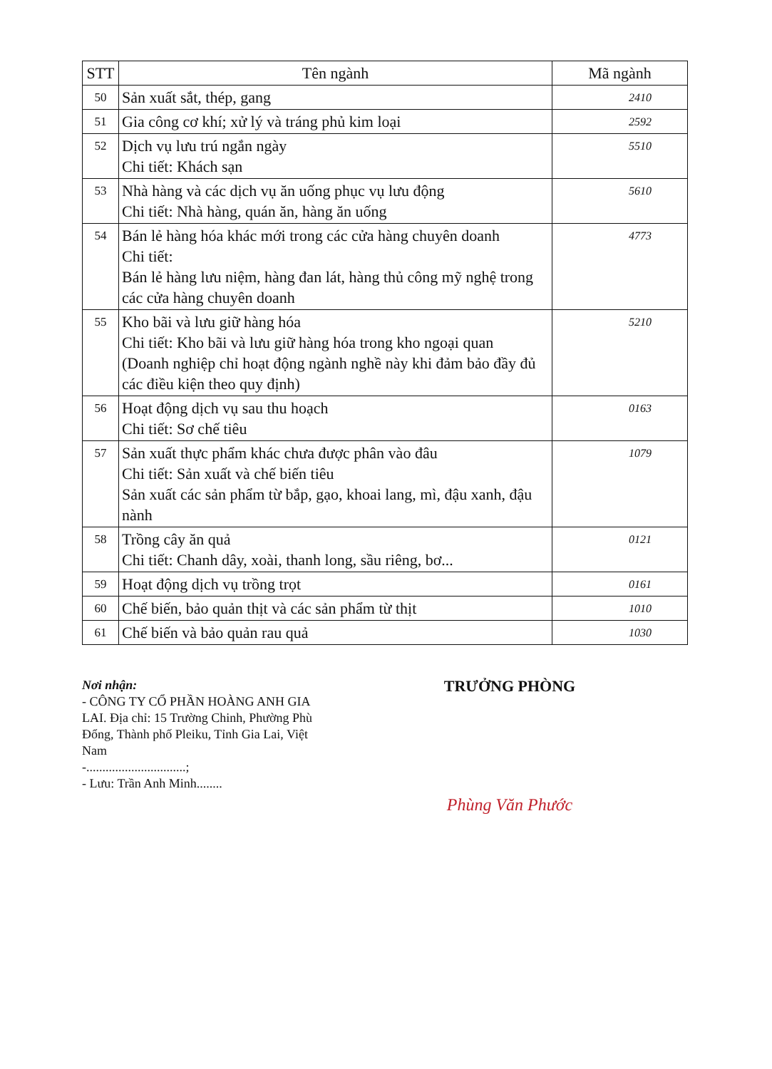| STT | Tên ngành | Mã ngành |
| --- | --- | --- |
| 50 | Sản xuất sắt, thép, gang | 2410 |
| 51 | Gia công cơ khí; xử lý và tráng phủ kim loại | 2592 |
| 52 | Dịch vụ lưu trú ngắn ngày Chi tiết: Khách sạn | 5510 |
| 53 | Nhà hàng và các dịch vụ ăn uống phục vụ lưu động Chi tiết: Nhà hàng, quán ăn, hàng ăn uống | 5610 |
| 54 | Bán lẻ hàng hóa khác mới trong các cửa hàng chuyên doanh Chi tiết: Bán lẻ hàng lưu niệm, hàng đan lát, hàng thủ công mỹ nghệ trong các cửa hàng chuyên doanh | 4773 |
| 55 | Kho bãi và lưu giữ hàng hóa Chi tiết: Kho bãi và lưu giữ hàng hóa trong kho ngoại quan (Doanh nghiệp chỉ hoạt động ngành nghề này khi đảm bảo đầy đủ các điều kiện theo quy định) | 5210 |
| 56 | Hoạt động dịch vụ sau thu hoạch Chi tiết: Sơ chế tiêu | 0163 |
| 57 | Sản xuất thực phẩm khác chưa được phân vào đâu Chi tiết: Sản xuất và chế biến tiêu Sản xuất các sản phẩm từ bắp, gạo, khoai lang, mì, đậu xanh, đậu nành | 1079 |
| 58 | Trồng cây ăn quả Chi tiết: Chanh dây, xoài, thanh long, sầu riêng, bơ... | 0121 |
| 59 | Hoạt động dịch vụ trồng trọt | 0161 |
| 60 | Chế biến, bảo quản thịt và các sản phẩm từ thịt | 1010 |
| 61 | Chế biến và bảo quản rau quả | 1030 |
Nơi nhận:
- CÔNG TY CỔ PHẦN HOÀNG ANH GIA LAI. Địa chỉ: 15 Trường Chinh, Phường Phù Đổng, Thành phố Pleiku, Tỉnh Gia Lai, Việt Nam
-...............................;
- Lưu: Trần Anh Minh........
TRƯỞNG PHÒNG
Phùng Văn Phước